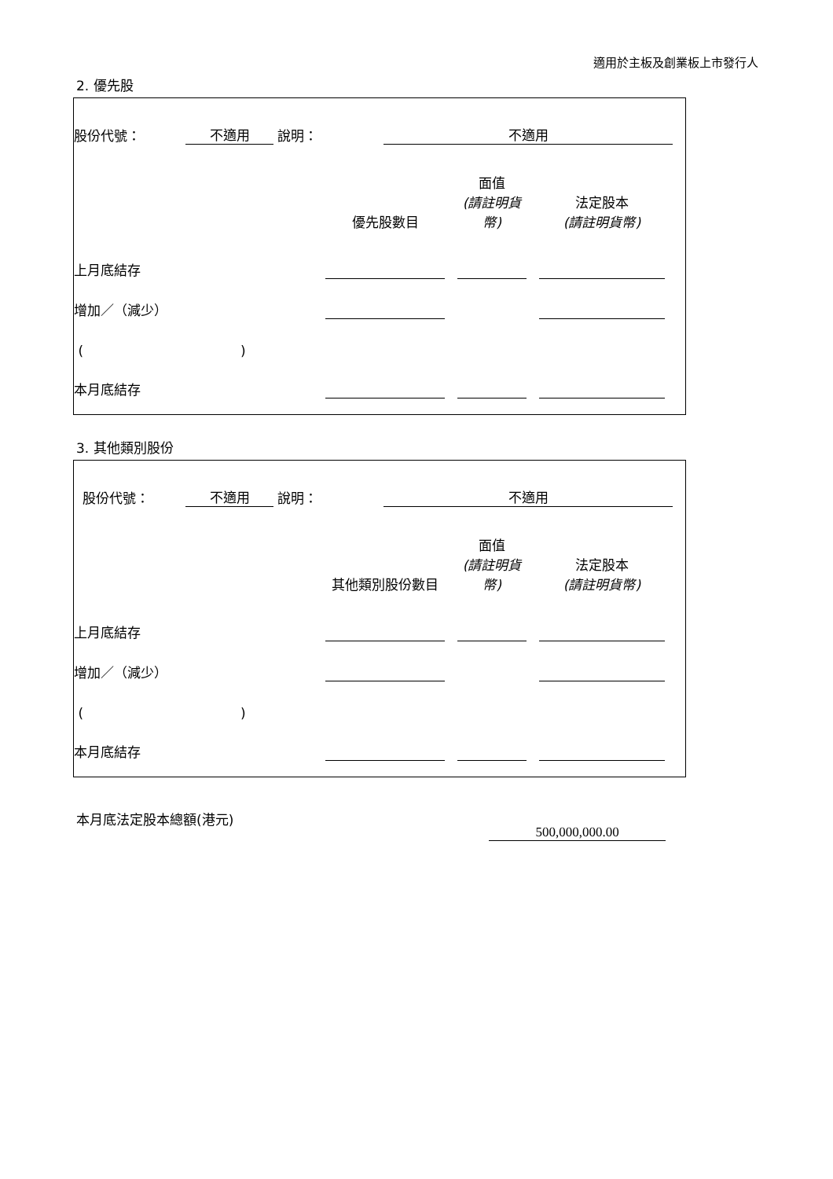適用於主板及創業板上市發行人
2. 優先股
| 股份代號： | 不適用 | 說明： | 不適用 | |
| | 優先股數目 | | 面值 (請註明貨幣) | | 法定股本 (請註明貨幣) | |
| 上月底結存 | | | | | | |
| 增加／（減少） | | | | | | |
| ( ) | | | | | | |
| 本月底結存 | | | | | | |
3. 其他類別股份
| 股份代號： | 不適用 | 說明： | 不適用 | |
| | 其他類別股份數目 | | 面值 (請註明貨幣) | | 法定股本 (請註明貨幣) | |
| 上月底結存 | | | | | | |
| 增加／（減少） | | | | | | |
| ( ) | | | | | | |
| 本月底結存 | | | | | | |
本月底法定股本總額(港元)
500,000,000.00